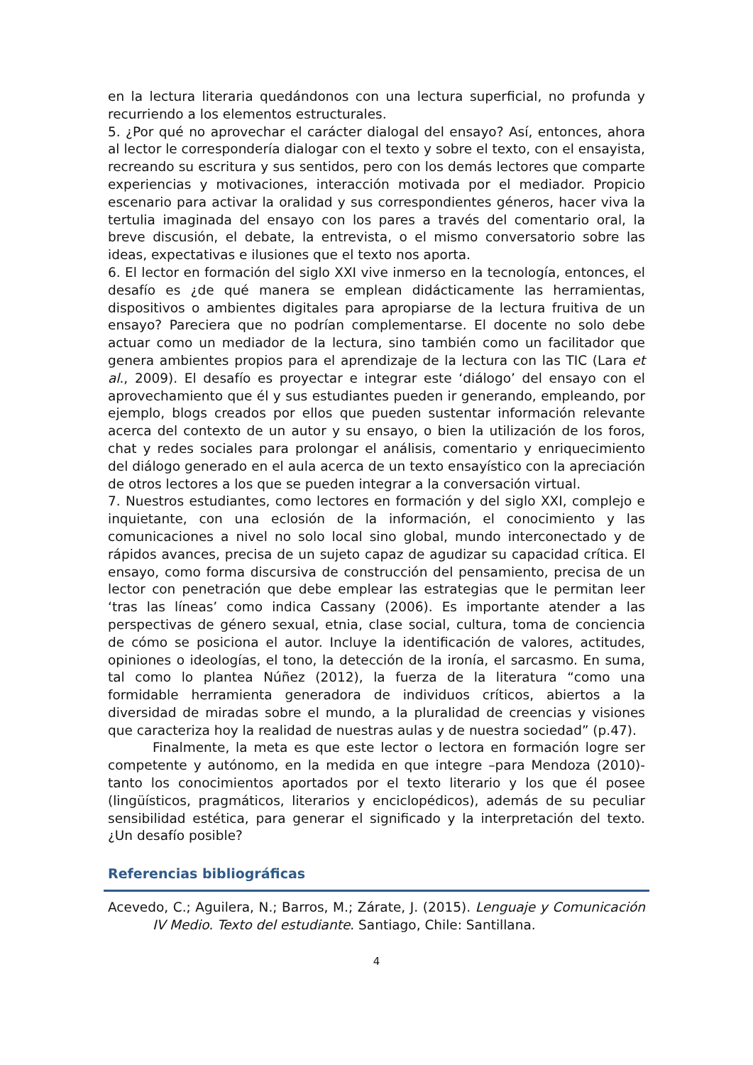en la lectura literaria quedándonos con una lectura superficial, no profunda y recurriendo a los elementos estructurales.
5. ¿Por qué no aprovechar el carácter dialogal del ensayo? Así, entonces, ahora al lector le correspondería dialogar con el texto y sobre el texto, con el ensayista, recreando su escritura y sus sentidos, pero con los demás lectores que comparte experiencias y motivaciones, interacción motivada por el mediador. Propicio escenario para activar la oralidad y sus correspondientes géneros, hacer viva la tertulia imaginada del ensayo con los pares a través del comentario oral, la breve discusión, el debate, la entrevista, o el mismo conversatorio sobre las ideas, expectativas e ilusiones que el texto nos aporta.
6. El lector en formación del siglo XXI vive inmerso en la tecnología, entonces, el desafío es ¿de qué manera se emplean didácticamente las herramientas, dispositivos o ambientes digitales para apropiarse de la lectura fruitiva de un ensayo? Pareciera que no podrían complementarse. El docente no solo debe actuar como un mediador de la lectura, sino también como un facilitador que genera ambientes propios para el aprendizaje de la lectura con las TIC (Lara et al., 2009). El desafío es proyectar e integrar este ‘diálogo’ del ensayo con el aprovechamiento que él y sus estudiantes pueden ir generando, empleando, por ejemplo, blogs creados por ellos que pueden sustentar información relevante acerca del contexto de un autor y su ensayo, o bien la utilización de los foros, chat y redes sociales para prolongar el análisis, comentario y enriquecimiento del diálogo generado en el aula acerca de un texto ensayístico con la apreciación de otros lectores a los que se pueden integrar a la conversación virtual.
7. Nuestros estudiantes, como lectores en formación y del siglo XXI, complejo e inquietante, con una eclosión de la información, el conocimiento y las comunicaciones a nivel no solo local sino global, mundo interconectado y de rápidos avances, precisa de un sujeto capaz de agudizar su capacidad crítica. El ensayo, como forma discursiva de construcción del pensamiento, precisa de un lector con penetración que debe emplear las estrategias que le permitan leer ‘tras las líneas’ como indica Cassany (2006). Es importante atender a las perspectivas de género sexual, etnia, clase social, cultura, toma de conciencia de cómo se posiciona el autor. Incluye la identificación de valores, actitudes, opiniones o ideologías, el tono, la detección de la ironía, el sarcasmo. En suma, tal como lo plantea Núñez (2012), la fuerza de la literatura “como una formidable herramienta generadora de individuos críticos, abiertos a la diversidad de miradas sobre el mundo, a la pluralidad de creencias y visiones que caracteriza hoy la realidad de nuestras aulas y de nuestra sociedad” (p.47).
Finalmente, la meta es que este lector o lectora en formación logre ser competente y autónomo, en la medida en que integre –para Mendoza (2010)- tanto los conocimientos aportados por el texto literario y los que él posee (lingüísticos, pragmáticos, literarios y enciclopédicos), además de su peculiar sensibilidad estética, para generar el significado y la interpretación del texto. ¿Un desafío posible?
Referencias bibliográficas
Acevedo, C.; Aguilera, N.; Barros, M.; Zárate, J. (2015). Lenguaje y Comunicación IV Medio. Texto del estudiante. Santiago, Chile: Santillana.
4